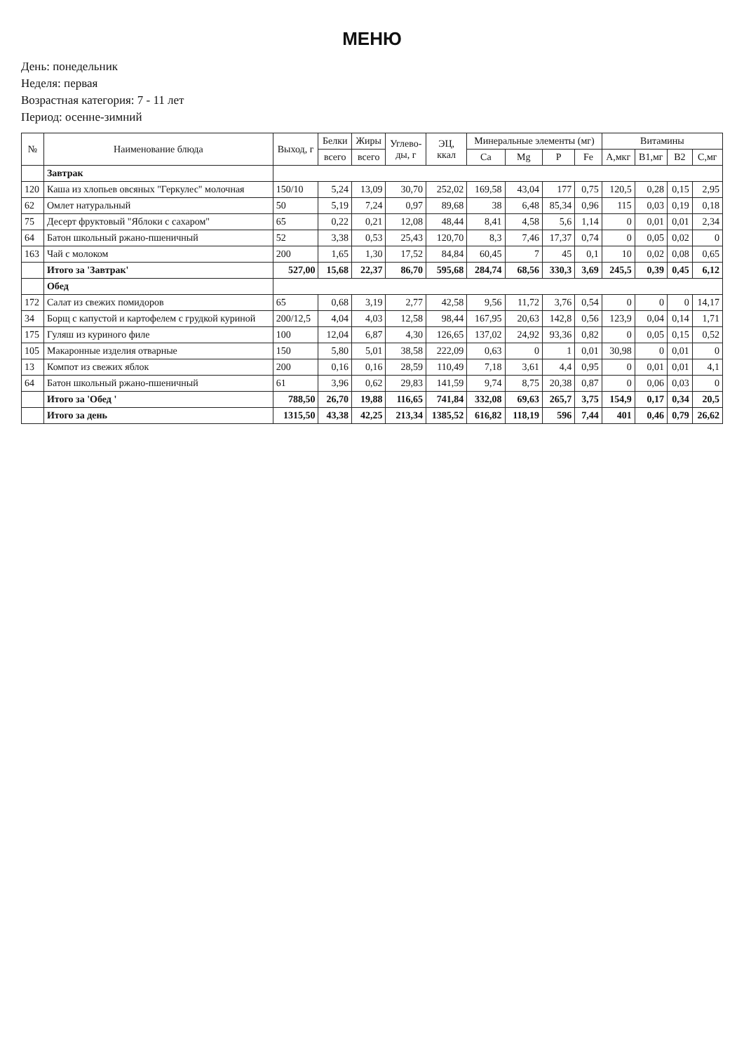МЕНЮ
День: понедельник
Неделя: первая
Возрастная категория: 7 - 11 лет
Период: осенне-зимний
| № | Наименование блюда | Выход, г | Белки | Жиры | Углево- ды, г | ЭЦ, ккал | Минеральные элементы (мг) | | | | Витамины | | | |
| --- | --- | --- | --- | --- | --- | --- | --- | --- | --- | --- | --- | --- | --- | --- |
| | | | всего | всего | | | Ca | Mg | P | Fe | A,мкг | B1,мг | B2 | C,мг |
| | Завтрак | | | | | | | | | | | | | |
| 120 | Каша из хлопьев овсяных "Геркулес" молочная | 150/10 | 5,24 | 13,09 | 30,70 | 252,02 | 169,58 | 43,04 | 177 | 0,75 | 120,5 | 0,28 | 0,15 | 2,95 |
| 62 | Омлет натуральный | 50 | 5,19 | 7,24 | 0,97 | 89,68 | 38 | 6,48 | 85,34 | 0,96 | 115 | 0,03 | 0,19 | 0,18 |
| 75 | Десерт фруктовый "Яблоки с сахаром" | 65 | 0,22 | 0,21 | 12,08 | 48,44 | 8,41 | 4,58 | 5,6 | 1,14 | 0 | 0,01 | 0,01 | 2,34 |
| 64 | Батон школьный ржано-пшеничный | 52 | 3,38 | 0,53 | 25,43 | 120,70 | 8,3 | 7,46 | 17,37 | 0,74 | 0 | 0,05 | 0,02 | 0 |
| 163 | Чай с молоком | 200 | 1,65 | 1,30 | 17,52 | 84,84 | 60,45 | 7 | 45 | 0,1 | 10 | 0,02 | 0,08 | 0,65 |
| | Итого за 'Завтрак' | 527,00 | 15,68 | 22,37 | 86,70 | 595,68 | 284,74 | 68,56 | 330,3 | 3,69 | 245,5 | 0,39 | 0,45 | 6,12 |
| | Обед | | | | | | | | | | | | | |
| 172 | Салат из свежих помидоров | 65 | 0,68 | 3,19 | 2,77 | 42,58 | 9,56 | 11,72 | 3,76 | 0,54 | 0 | 0 | 0 | 14,17 |
| 34 | Борщ с капустой и картофелем с грудкой куриной | 200/12,5 | 4,04 | 4,03 | 12,58 | 98,44 | 167,95 | 20,63 | 142,8 | 0,56 | 123,9 | 0,04 | 0,14 | 1,71 |
| 175 | Гуляш из куриного филе | 100 | 12,04 | 6,87 | 4,30 | 126,65 | 137,02 | 24,92 | 93,36 | 0,82 | 0 | 0,05 | 0,15 | 0,52 |
| 105 | Макаронные изделия отварные | 150 | 5,80 | 5,01 | 38,58 | 222,09 | 0,63 | 0 | 1 | 0,01 | 30,98 | 0 | 0,01 | 0 |
| 13 | Компот из свежих яблок | 200 | 0,16 | 0,16 | 28,59 | 110,49 | 7,18 | 3,61 | 4,4 | 0,95 | 0 | 0,01 | 0,01 | 4,1 |
| 64 | Батон школьный ржано-пшеничный | 61 | 3,96 | 0,62 | 29,83 | 141,59 | 9,74 | 8,75 | 20,38 | 0,87 | 0 | 0,06 | 0,03 | 0 |
| | Итого за 'Обед ' | 788,50 | 26,70 | 19,88 | 116,65 | 741,84 | 332,08 | 69,63 | 265,7 | 3,75 | 154,9 | 0,17 | 0,34 | 20,5 |
| | Итого за день | 1315,50 | 43,38 | 42,25 | 213,34 | 1385,52 | 616,82 | 118,19 | 596 | 7,44 | 401 | 0,46 | 0,79 | 26,62 |